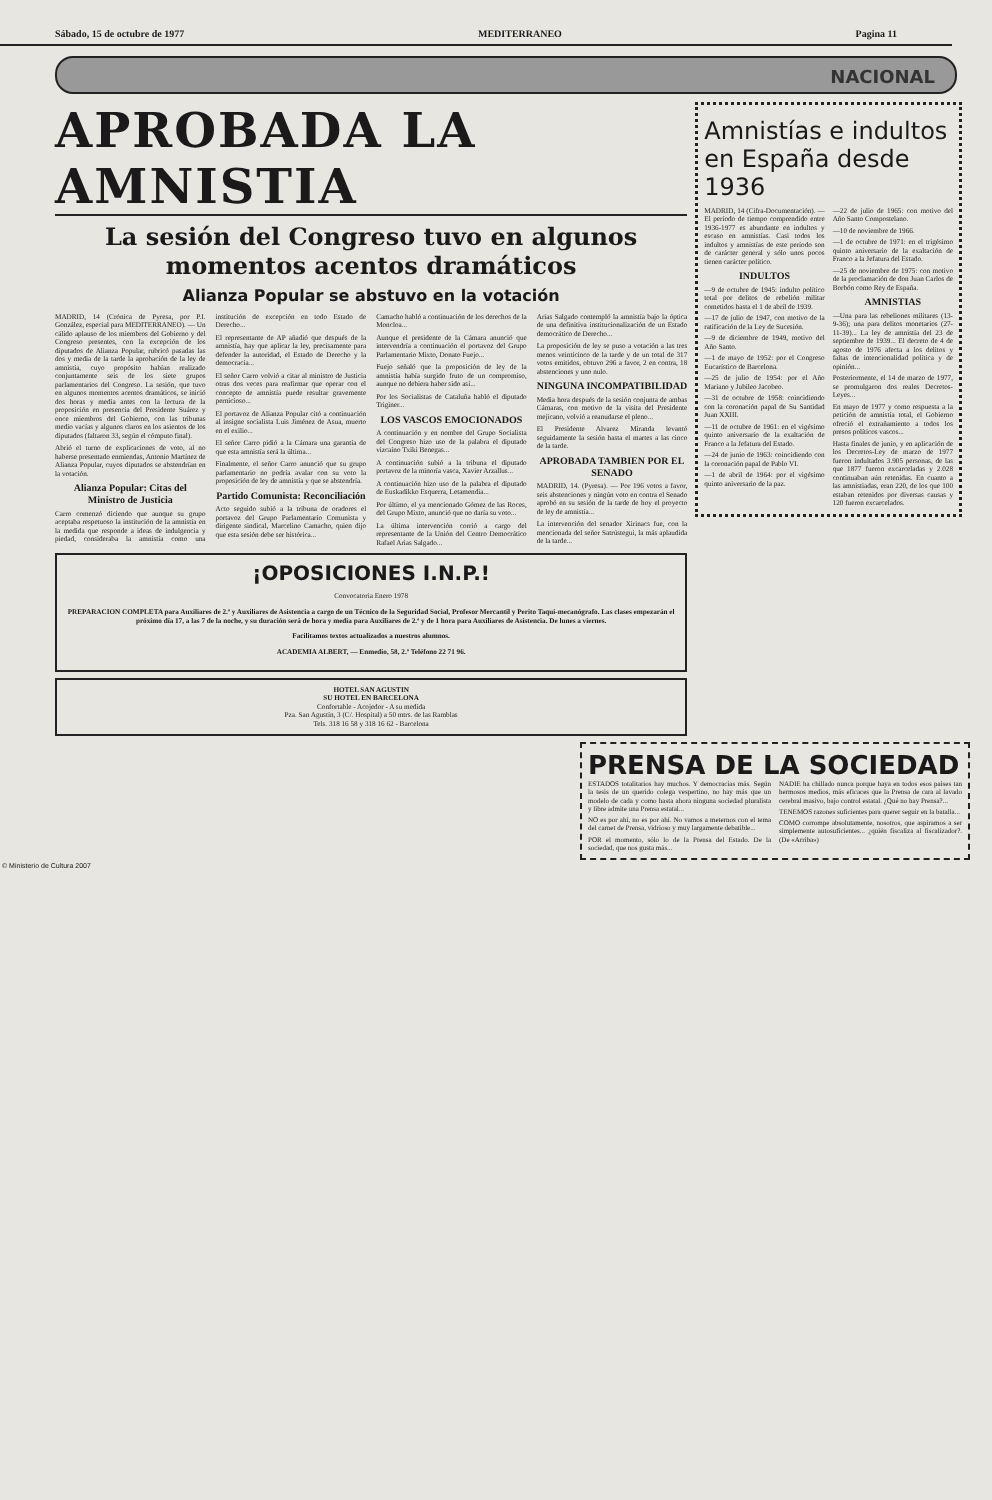Sábado, 15 de octubre de 1977 MEDITERRANEO Pagina 11
NACIONAL
APROBADA LA AMNISTIA
La sesión del Congreso tuvo en algunos momentos acentos dramáticos
Alianza Popular se abstuvo en la votación
MADRID, 14 (Crónica de Pyresa, por P.I. González, especial para MEDITERRANEO). — Un cálido aplauso de los miembros del Gobierno y del Congreso presentes, con la excepción de los diputados de Alianza Popular, rubricó pasadas las dos y media de la tarde la aprobación de la ley de amnistía, cuyo propósito habían realizado conjuntamente seis de los siete grupos parlamentarios del Congreso. La sesión, que tuvo en algunos momentos acentos dramáticos, se inició dos horas y media antes con la lectura de la proposición en presencia del Presidente Suárez y once miembros del Gobierno, con las tribunas medio vacías y algunos claros en los asientos de los diputados (faltaron 33, según el cómputo final).
Abrió el turno de explicaciones de voto, al no haberse presentado enmiendas, Antonio Martínez de Alianza Popular, cuyos diputados se abstendrían en la votación.
Alianza Popular: Citas del Ministro de Justicia
Carro comenzó diciendo que aunque su grupo aceptaba respetuoso la institución de la amnistía en la medida que responde a ideas de indulgencia y piedad, consideraba la amnistía como una institución de excepción en todo Estado de Derecho...
El representante de AP añadió que después de la amnistía, hay que aplicar la ley, precisamente para defender la autoridad, el Estado de Derecho y la democracia...
El señor Carro volvió a citar al ministro de Justicia otras dos veces para reafirmar que operar con el concepto de amnistía puede resultar gravemente pernicioso...
El portavoz de Alianza Popular citó a continuación al insigne socialista Luis Jiménez de Asua, muerto en el exilio...
El señor Carro pidió a la Cámara una garantía de que esta amnistía será la última...
Finalmente, el señor Carro anunció que su grupo parlamentario no podría avalar con su voto la proposición de ley de amnistía y que se abstendría.
Partido Comunista: Reconciliación
Acto seguido subió a la tribuna de oradores el portavoz del Grupo Parlamentario Comunista y dirigente sindical, Marcelino Camacho, quien dijo que esta sesión debe ser histórica...
Camacho habló a continuación de los derechos de la Moncloa...
Aunque el presidente de la Cámara anunció que intervendría a continuación el portavoz del Grupo Parlamentario Mixto, Donato Fuejo...
Fuejo señaló que la proposición de ley de la amnistía había surgido fruto de un compromiso, aunque no debiera haber sido así...
Por los Socialistas de Cataluña habló el diputado Triginer...
LOS VASCOS EMOCIONADOS
A continuación y en nombre del Grupo Socialista del Congreso hizo uso de la palabra el diputado vizcaíno Txiki Benegas...
A continuación subió a la tribuna el diputado portavoz de la minoría vasca, Xavier Arzallus...
A continuación hizo uso de la palabra el diputado de Euskadikko Esquerra, Letamendia...
Por último, el ya mencionado Gómez de las Roces, del Grupo Mixto, anunció que no daría su voto...
La última intervención corrió a cargo del representante de la Unión del Centro Democrático Rafael Arias Salgado...
Arias Salgado contempló la amnistía bajo la óptica de una definitiva institucionalización de un Estado democrático de Derecho...
La proposición de ley se puso a votación a las tres menos veinticinco de la tarde y de un total de 317 votos emitidos, obtuvo 296 a favor, 2 en contra, 18 abstenciones y uno nulo.
NINGUNA INCOMPATIBILIDAD
Media hora después de la sesión conjunta de ambas Cámaras, con motivo de la visita del Presidente mejicano, volvió a reanudarse el pleno...
El Presidente Alvarez Miranda levantó seguidamente la sesión hasta el martes a las cinco de la tarde.
APROBADA TAMBIEN POR EL SENADO
MADRID, 14. (Pyresa). — Por 196 votos a favor, seis abstenciones y ningún voto en contra el Senado aprobó en su sesión de la tarde de hoy el proyecto de ley de amnistía...
La intervención del senador Xirinacs fue, con la mencionada del señor Satrústegui, la más aplaudida de la tarde...
¡OPOSICIONES I.N.P.!
Convocatoria Enero 1978
PREPARACION COMPLETA para Auxiliares de 2.ª y Auxiliares de Asistencia a cargo de un Técnico de la Seguridad Social, Profesor Mercantil y Perito Taqui-mecanógrafo. Las clases empezarán el próximo día 17, a las 7 de la noche, y su duración será de hora y media para Auxiliares de 2.ª y de 1 hora para Auxiliares de Asistencia. De lunes a viernes.
Facilitamos textos actualizados a nuestros alumnos.
ACADEMIA ALBERT, — Enmedio, 58, 2.º Teléfono 22 71 96.
HOTEL SAN AGUSTIN
SU HOTEL EN BARCELONA
Confortable - Acojedor - A su medida
Pza. San Agustín, 3 (C/. Hospital) a 50 mtrs. de las Ramblas
Tels. 318 16 58 y 318 16 62 - Barcelona
Amnistías e indultos en España desde 1936
MADRID, 14 (Cifra-Documentación). — El período de tiempo comprendido entre 1936-1977 es abundante en indultos y escaso en amnistías. Casi todos los indultos y amnistías de este período son de carácter general y sólo unos pocos tienen carácter político.
INDULTOS
—9 de octubre de 1945: indulto político total por delitos de rebelión militar cometidos hasta el 1 de abril de 1939.
—17 de julio de 1947, con motivo de la ratificación de la Ley de Sucesión.
—9 de diciembre de 1949, motivo del Año Santo.
—1 de mayo de 1952: por el Congreso Eucarístico de Barcelona.
—25 de julio de 1954: por el Año Mariano y Jubileo Jacobeo.
—31 de octubre de 1958: coincidiendo con la coronación papal de Su Santidad Juan XXIII.
—11 de octubre de 1961: en el vigésimo quinto aniversario de la exaltación de Franco a la Jefatura del Estado.
—24 de junio de 1963: coincidiendo con la coronación papal de Pablo VI.
—1 de abril de 1964: por el vigésimo quinto aniversario de la paz.
—22 de julio de 1965: con motivo del Año Santo Compostelano.
—10 de noviembre de 1966.
—1 de octubre de 1971: en el trigésimo quinto aniversario de la exaltación de Franco a la Jefatura del Estado.
—25 de noviembre de 1975: con motivo de la proclamación de don Juan Carlos de Borbón como Rey de España.
AMNISTIAS
—Una para las rebeliones militares (13-9-36); una para delitos monetarios (27-11-39)... La ley de amnistía del 23 de septiembre de 1939... El decreto de 4 de agosto de 1976 afecta a los delitos y faltas de intencionalidad política y de opinión...
Posteriormente, el 14 de marzo de 1977, se promulgaron dos reales Decretos-Leyes...
En mayo de 1977 y como respuesta a la petición de amnistía total, el Gobierno ofreció el extrañamiento a todos los presos políticos vascos...
Hasta finales de junio, y en aplicación de los Decretos-Ley de marzo de 1977 fueron indultados 3.905 personas, de las que 1877 fueron excarceladas y 2.028 continuaban aún retenidas. En cuanto a las amnistiadas, eran 220, de los que 100 estaban retenidos por diversas causas y 120 fueron excarcelados.
PRENSA DE LA SOCIEDAD
ESTADOS totalitarios hay muchos. Y democracias más. Según la tesis de un querido colega vespertino, no hay más que un modelo de cada y como hasta ahora ninguna sociedad pluralista y libre admite una Prensa estatal...
NO es por ahí, no es por ahí. No vamos a meternos con el tema del carnet de Prensa, vidrioso y muy largamente debatible...
POR el momento, sólo lo de la Prensa del Estado. De la sociedad, que nos gusta más...
NADIE ha chillado nunca porque haya en todos esos países tan hermosos medios, más eficaces que la Prensa de cara al lavado cerebral masivo, bajo control estatal. ¿Qué no hay Prensa?...
TENEMOS razones suficientes para querer seguir en la batalla...
COMO corrompe absolutamente, nosotros, que aspiramos a ser simplemente autosuficientes... ¿quién fiscaliza al fiscalizador?. (De «Arriba»)
© Ministerio de Cultura 2007